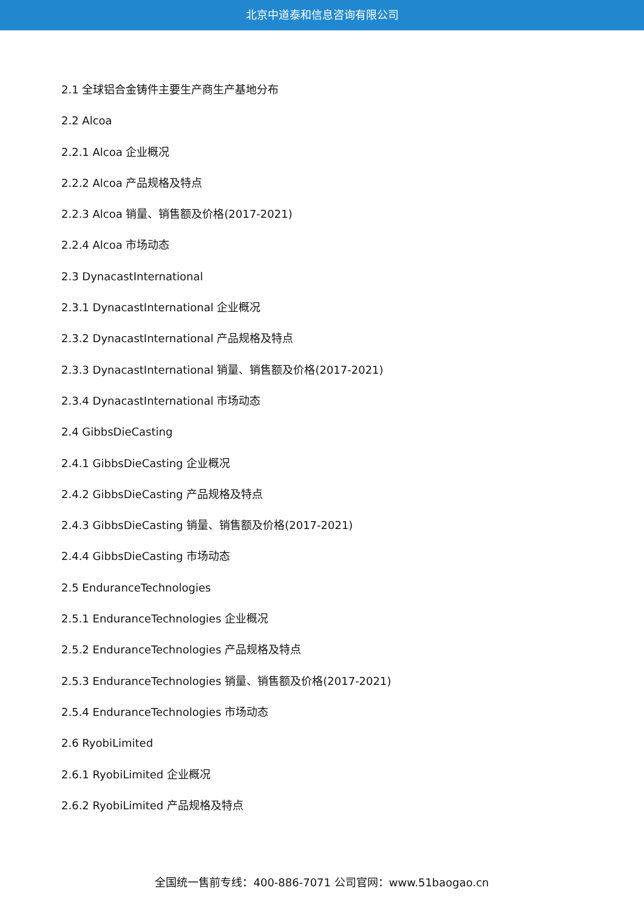北京中道泰和信息咨询有限公司
2.1 全球铝合金铸件主要生产商生产基地分布
2.2 Alcoa
2.2.1 Alcoa 企业概况
2.2.2 Alcoa 产品规格及特点
2.2.3 Alcoa 销量、销售额及价格(2017-2021)
2.2.4 Alcoa 市场动态
2.3 DynacastInternational
2.3.1 DynacastInternational 企业概况
2.3.2 DynacastInternational 产品规格及特点
2.3.3 DynacastInternational 销量、销售额及价格(2017-2021)
2.3.4 DynacastInternational 市场动态
2.4 GibbsDieCasting
2.4.1 GibbsDieCasting 企业概况
2.4.2 GibbsDieCasting 产品规格及特点
2.4.3 GibbsDieCasting 销量、销售额及价格(2017-2021)
2.4.4 GibbsDieCasting 市场动态
2.5 EnduranceTechnologies
2.5.1 EnduranceTechnologies 企业概况
2.5.2 EnduranceTechnologies 产品规格及特点
2.5.3 EnduranceTechnologies 销量、销售额及价格(2017-2021)
2.5.4 EnduranceTechnologies 市场动态
2.6 RyobiLimited
2.6.1 RyobiLimited 企业概况
2.6.2 RyobiLimited 产品规格及特点
全国统一售前专线：400-886-7071 公司官网：www.51baogao.cn